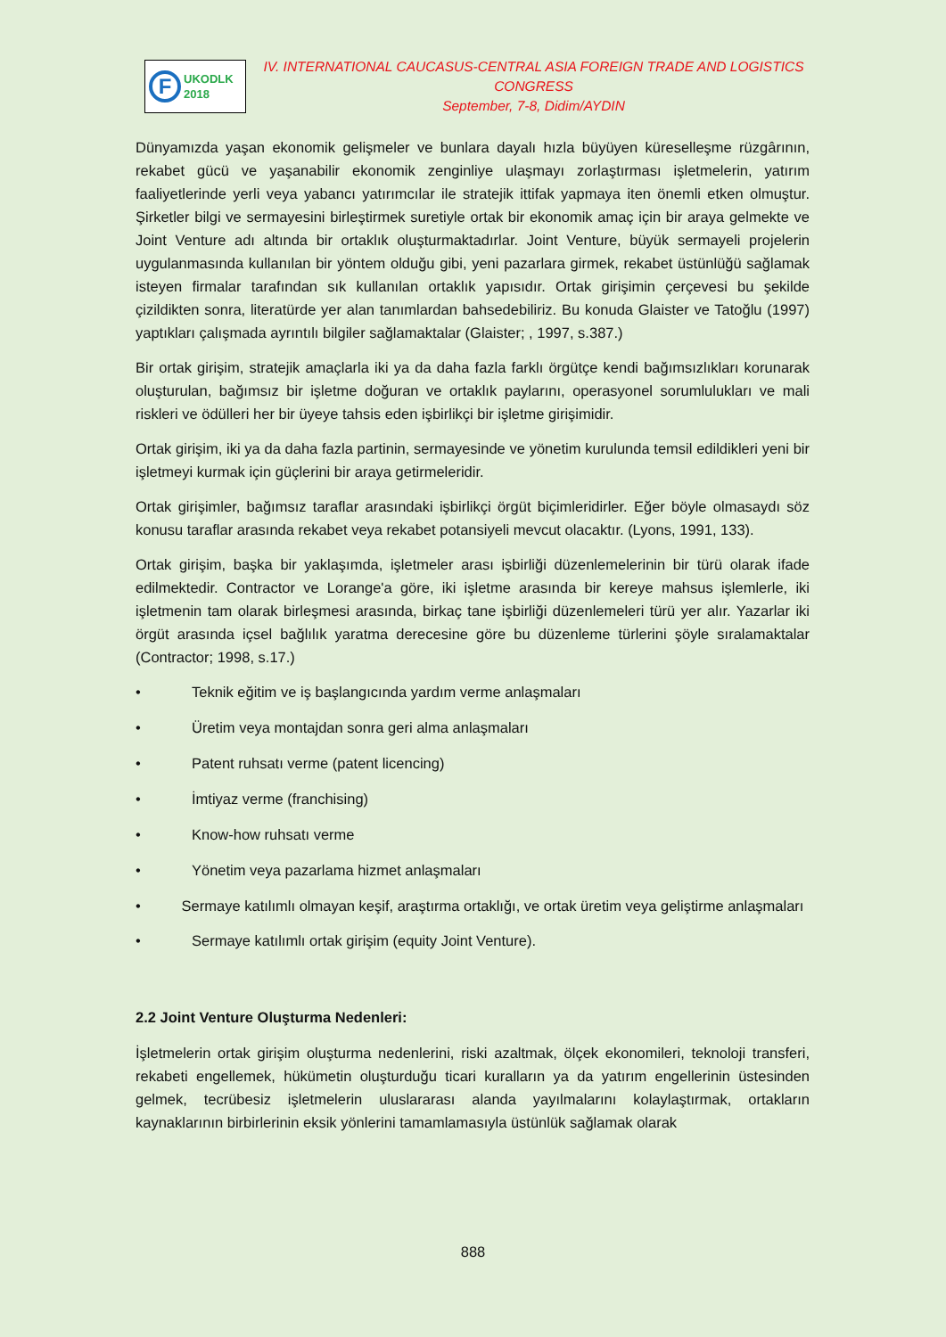F
UKODLK
2018
IV. INTERNATIONAL CAUCASUS-CENTRAL ASIA FOREIGN TRADE AND LOGISTICS CONGRESS
September, 7-8, Didim/AYDIN
Dünyamızda yaşan ekonomik gelişmeler ve bunlara dayalı hızla büyüyen küreselleşme rüzgârının, rekabet gücü ve yaşanabilir ekonomik zenginliye ulaşmayı zorlaştırması işletmelerin, yatırım faaliyetlerinde yerli veya yabancı yatırımcılar ile stratejik ittifak yapmaya iten önemli etken olmuştur. Şirketler bilgi ve sermayesini birleştirmek suretiyle ortak bir ekonomik amaç için bir araya gelmekte ve Joint Venture adı altında bir ortaklık oluşturmaktadırlar. Joint Venture, büyük sermayeli projelerin uygulanmasında kullanılan bir yöntem olduğu gibi, yeni pazarlara girmek, rekabet üstünlüğü sağlamak isteyen firmalar tarafından sık kullanılan ortaklık yapısıdır. Ortak girişimin çerçevesi bu şekilde çizildikten sonra, literatürde yer alan tanımlardan bahsedebiliriz. Bu konuda Glaister ve Tatoğlu (1997) yaptıkları çalışmada ayrıntılı bilgiler sağlamaktalar (Glaister; , 1997, s.387.)
Bir ortak girişim, stratejik amaçlarla iki ya da daha fazla farklı örgütçe kendi bağımsızlıkları korunarak oluşturulan, bağımsız bir işletme doğuran ve ortaklık paylarını, operasyonel sorumlulukları ve mali riskleri ve ödülleri her bir üyeye tahsis eden işbirlikçi bir işletme girişimidir.
Ortak girişim, iki ya da daha fazla partinin, sermayesinde ve yönetim kurulunda temsil edildikleri yeni bir işletmeyi kurmak için güçlerini bir araya getirmeleridir.
Ortak girişimler, bağımsız taraflar arasındaki işbirlikçi örgüt biçimleridirler. Eğer böyle olmasaydı söz konusu taraflar arasında rekabet veya rekabet potansiyeli mevcut olacaktır. (Lyons, 1991, 133).
Ortak girişim, başka bir yaklaşımda, işletmeler arası işbirliği düzenlemelerinin bir türü olarak ifade edilmektedir. Contractor ve Lorange'a göre, iki işletme arasında bir kereye mahsus işlemlerle, iki işletmenin tam olarak birleşmesi arasında, birkaç tane işbirliği düzenlemeleri türü yer alır. Yazarlar iki örgüt arasında içsel bağlılık yaratma derecesine göre bu düzenleme türlerini şöyle sıralamaktalar (Contractor; 1998, s.17.)
• Teknik eğitim ve iş başlangıcında yardım verme anlaşmaları
• Üretim veya montajdan sonra geri alma anlaşmaları
• Patent ruhsatı verme (patent licencing)
• İmtiyaz verme (franchising)
• Know-how ruhsatı verme
• Yönetim veya pazarlama hizmet anlaşmaları
• Sermaye katılımlı olmayan keşif, araştırma ortaklığı, ve ortak üretim veya geliştirme anlaşmaları
• Sermaye katılımlı ortak girişim (equity Joint Venture).
2.2 Joint Venture Oluşturma Nedenleri:
İşletmelerin ortak girişim oluşturma nedenlerini, riski azaltmak, ölçek ekonomileri, teknoloji transferi, rekabeti engellemek, hükümetin oluşturduğu ticari kuralların ya da yatırım engellerinin üstesinden gelmek, tecrübesiz işletmelerin uluslararası alanda yayılmalarını kolaylaştırmak, ortakların kaynaklarının birbirlerinin eksik yönlerini tamamlamasıyla üstünlük sağlamak olarak
888